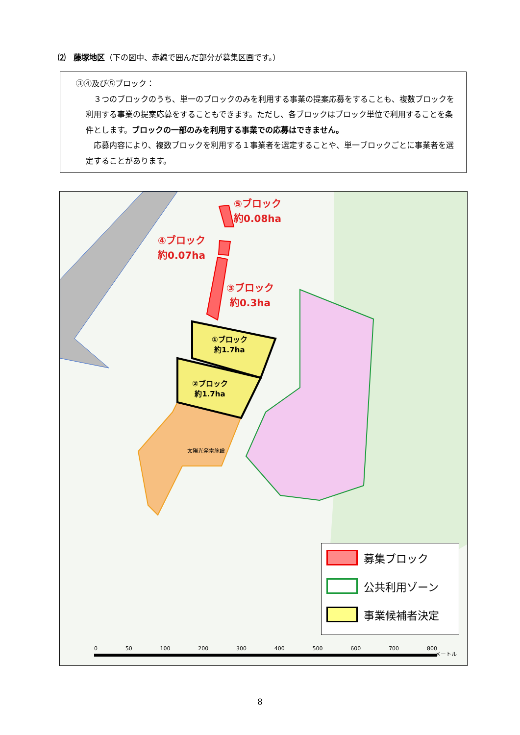⑵　藤塚地区（下の図中、赤線で囲んだ部分が募集区画です。）
③④及び⑤ブロック：
　３つのブロックのうち、単一のブロックのみを利用する事業の提案応募をすることも、複数ブロックを利用する事業の提案応募をすることもできます。ただし、各ブロックはブロック単位で利用することを条件とします。ブロックの一部のみを利用する事業での応募はできません。
　応募内容により、複数ブロックを利用する１事業者を選定することや、単一ブロックごとに事業者を選定することがあります。
⑤ブロック
約0.08ha
④ブロック
約0.07ha
③ブロック
約0.3ha
①ブロック
約1.7ha
②ブロック
約1.7ha
太陽光発電施設
募集ブロック
公共利用ゾーン
事業候補者決定
0 50 100 200 300 400 500 600 700 800
メートル
8